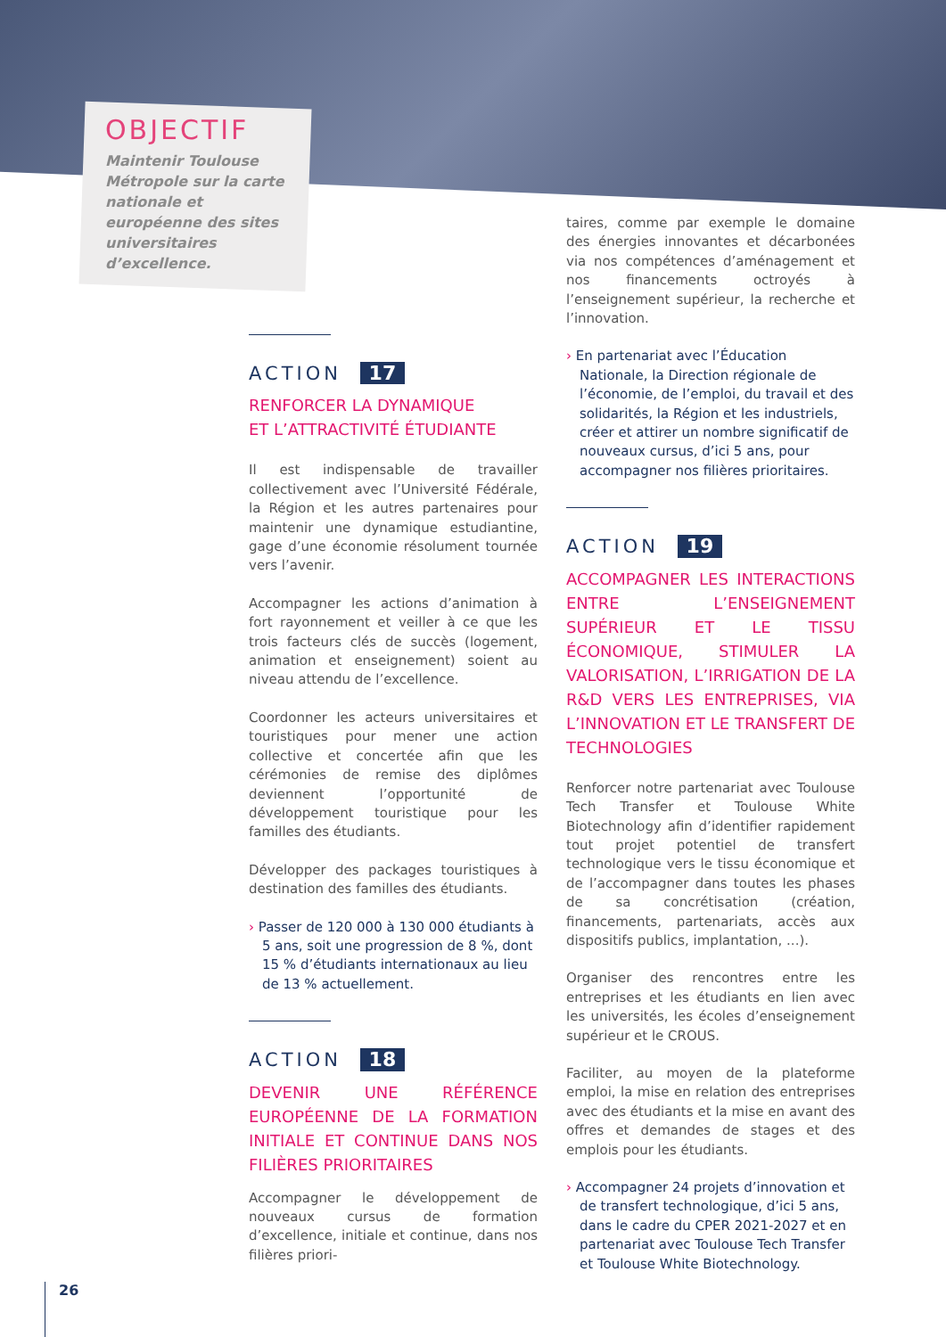OBJECTIF
Maintenir Toulouse Métropole sur la carte nationale et européenne des sites universitaires d’excellence.
ACTION 17
RENFORCER LA DYNAMIQUE
ET L’ATTRACTIVITÉ ÉTUDIANTE
Il est indispensable de travailler collectivement avec l’Université Fédérale, la Région et les autres partenaires pour maintenir une dynamique estudiantine, gage d’une économie résolument tournée vers l’avenir.
Accompagner les actions d’animation à fort rayonnement et veiller à ce que les trois facteurs clés de succès (logement, animation et enseignement) soient au niveau attendu de l’excellence.
Coordonner les acteurs universitaires et touristiques pour mener une action collective et concertée afin que les cérémonies de remise des diplômes deviennent l’opportunité de développement touristique pour les familles des étudiants.
Développer des packages touristiques à destination des familles des étudiants.
› Passer de 120 000 à 130 000 étudiants à 5 ans, soit une progression de 8 %, dont 15 % d’étudiants internationaux au lieu de 13 % actuellement.
ACTION 18
DEVENIR UNE RÉFÉRENCE EUROPÉENNE DE LA FORMATION INITIALE ET CONTINUE DANS NOS FILIÈRES PRIORITAIRES
Accompagner le développement de nouveaux cursus de formation d’excellence, initiale et continue, dans nos filières priori-
taires, comme par exemple le domaine des énergies innovantes et décarbonées via nos compétences d’aménagement et nos financements octroyés à l’enseignement supérieur, la recherche et l’innovation.
› En partenariat avec l’Éducation Nationale, la Direction régionale de l’économie, de l’emploi, du travail et des solidarités, la Région et les industriels, créer et attirer un nombre significatif de nouveaux cursus, d’ici 5 ans, pour accompagner nos filières prioritaires.
ACTION 19
ACCOMPAGNER LES INTERACTIONS ENTRE L’ENSEIGNEMENT SUPÉRIEUR ET LE TISSU ÉCONOMIQUE, STIMULER LA VALORISATION, L’IRRIGATION DE LA R&D VERS LES ENTREPRISES, VIA L’INNOVATION ET LE TRANSFERT DE TECHNOLOGIES
Renforcer notre partenariat avec Toulouse Tech Transfer et Toulouse White Biotechnology afin d’identifier rapidement tout projet potentiel de transfert technologique vers le tissu économique et de l’accompagner dans toutes les phases de sa concrétisation (création, financements, partenariats, accès aux dispositifs publics, implantation, ...).
Organiser des rencontres entre les entreprises et les étudiants en lien avec les universités, les écoles d’enseignement supérieur et le CROUS.
Faciliter, au moyen de la plateforme emploi, la mise en relation des entreprises avec des étudiants et la mise en avant des offres et demandes de stages et des emplois pour les étudiants.
› Accompagner 24 projets d’innovation et de transfert technologique, d’ici 5 ans, dans le cadre du CPER 2021-2027 et en partenariat avec Toulouse Tech Transfer et Toulouse White Biotechnology.
26